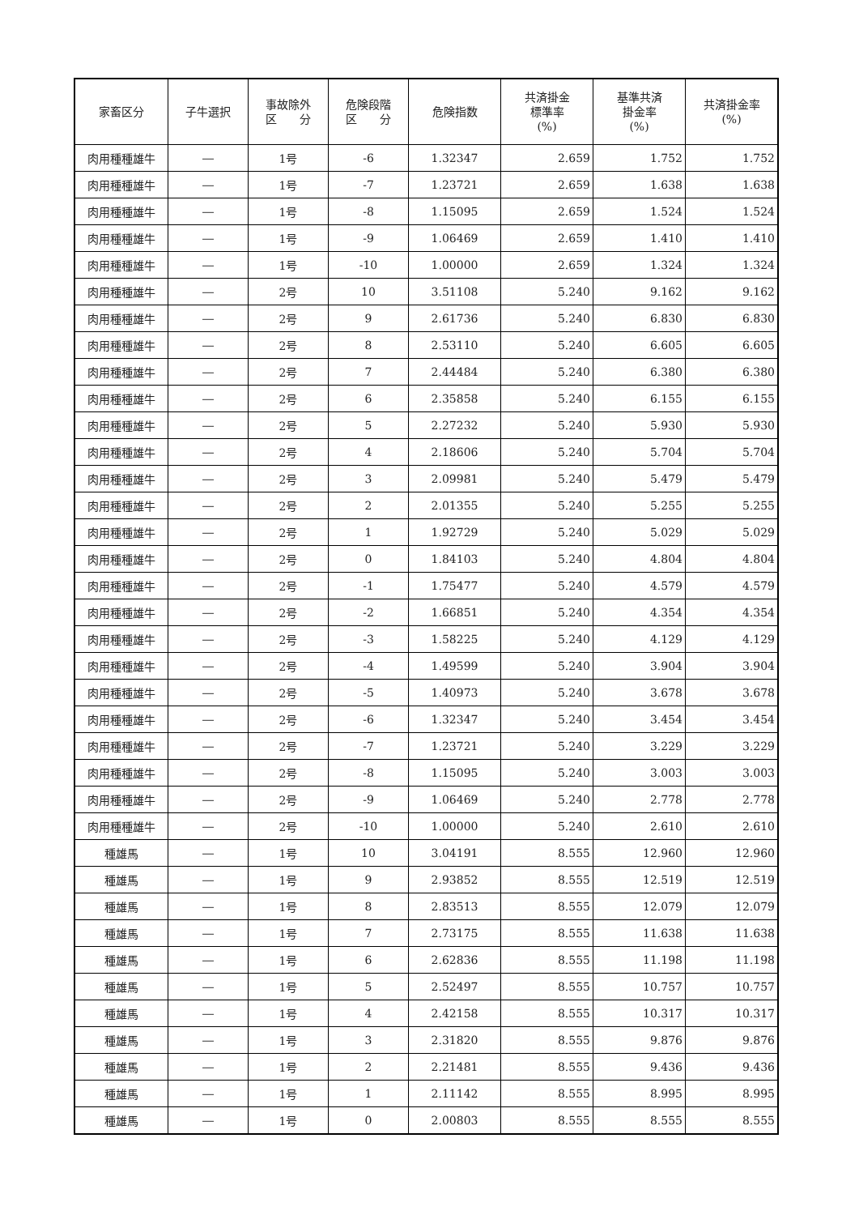| 家畜区分 | 子牛選択 | 事故除外 区 分 | 危険段階 区 分 | 危険指数 | 共済掛金 標準率 (%) | 基準共済 掛金率 (%) | 共済掛金率 (%) |
| --- | --- | --- | --- | --- | --- | --- | --- |
| 肉用種種雄牛 | ― | 1号 | -6 | 1.32347 | 2.659 | 1.752 | 1.752 |
| 肉用種種雄牛 | ― | 1号 | -7 | 1.23721 | 2.659 | 1.638 | 1.638 |
| 肉用種種雄牛 | ― | 1号 | -8 | 1.15095 | 2.659 | 1.524 | 1.524 |
| 肉用種種雄牛 | ― | 1号 | -9 | 1.06469 | 2.659 | 1.410 | 1.410 |
| 肉用種種雄牛 | ― | 1号 | -10 | 1.00000 | 2.659 | 1.324 | 1.324 |
| 肉用種種雄牛 | ― | 2号 | 10 | 3.51108 | 5.240 | 9.162 | 9.162 |
| 肉用種種雄牛 | ― | 2号 | 9 | 2.61736 | 5.240 | 6.830 | 6.830 |
| 肉用種種雄牛 | ― | 2号 | 8 | 2.53110 | 5.240 | 6.605 | 6.605 |
| 肉用種種雄牛 | ― | 2号 | 7 | 2.44484 | 5.240 | 6.380 | 6.380 |
| 肉用種種雄牛 | ― | 2号 | 6 | 2.35858 | 5.240 | 6.155 | 6.155 |
| 肉用種種雄牛 | ― | 2号 | 5 | 2.27232 | 5.240 | 5.930 | 5.930 |
| 肉用種種雄牛 | ― | 2号 | 4 | 2.18606 | 5.240 | 5.704 | 5.704 |
| 肉用種種雄牛 | ― | 2号 | 3 | 2.09981 | 5.240 | 5.479 | 5.479 |
| 肉用種種雄牛 | ― | 2号 | 2 | 2.01355 | 5.240 | 5.255 | 5.255 |
| 肉用種種雄牛 | ― | 2号 | 1 | 1.92729 | 5.240 | 5.029 | 5.029 |
| 肉用種種雄牛 | ― | 2号 | 0 | 1.84103 | 5.240 | 4.804 | 4.804 |
| 肉用種種雄牛 | ― | 2号 | -1 | 1.75477 | 5.240 | 4.579 | 4.579 |
| 肉用種種雄牛 | ― | 2号 | -2 | 1.66851 | 5.240 | 4.354 | 4.354 |
| 肉用種種雄牛 | ― | 2号 | -3 | 1.58225 | 5.240 | 4.129 | 4.129 |
| 肉用種種雄牛 | ― | 2号 | -4 | 1.49599 | 5.240 | 3.904 | 3.904 |
| 肉用種種雄牛 | ― | 2号 | -5 | 1.40973 | 5.240 | 3.678 | 3.678 |
| 肉用種種雄牛 | ― | 2号 | -6 | 1.32347 | 5.240 | 3.454 | 3.454 |
| 肉用種種雄牛 | ― | 2号 | -7 | 1.23721 | 5.240 | 3.229 | 3.229 |
| 肉用種種雄牛 | ― | 2号 | -8 | 1.15095 | 5.240 | 3.003 | 3.003 |
| 肉用種種雄牛 | ― | 2号 | -9 | 1.06469 | 5.240 | 2.778 | 2.778 |
| 肉用種種雄牛 | ― | 2号 | -10 | 1.00000 | 5.240 | 2.610 | 2.610 |
| 種雄馬 | ― | 1号 | 10 | 3.04191 | 8.555 | 12.960 | 12.960 |
| 種雄馬 | ― | 1号 | 9 | 2.93852 | 8.555 | 12.519 | 12.519 |
| 種雄馬 | ― | 1号 | 8 | 2.83513 | 8.555 | 12.079 | 12.079 |
| 種雄馬 | ― | 1号 | 7 | 2.73175 | 8.555 | 11.638 | 11.638 |
| 種雄馬 | ― | 1号 | 6 | 2.62836 | 8.555 | 11.198 | 11.198 |
| 種雄馬 | ― | 1号 | 5 | 2.52497 | 8.555 | 10.757 | 10.757 |
| 種雄馬 | ― | 1号 | 4 | 2.42158 | 8.555 | 10.317 | 10.317 |
| 種雄馬 | ― | 1号 | 3 | 2.31820 | 8.555 | 9.876 | 9.876 |
| 種雄馬 | ― | 1号 | 2 | 2.21481 | 8.555 | 9.436 | 9.436 |
| 種雄馬 | ― | 1号 | 1 | 2.11142 | 8.555 | 8.995 | 8.995 |
| 種雄馬 | ― | 1号 | 0 | 2.00803 | 8.555 | 8.555 | 8.555 |